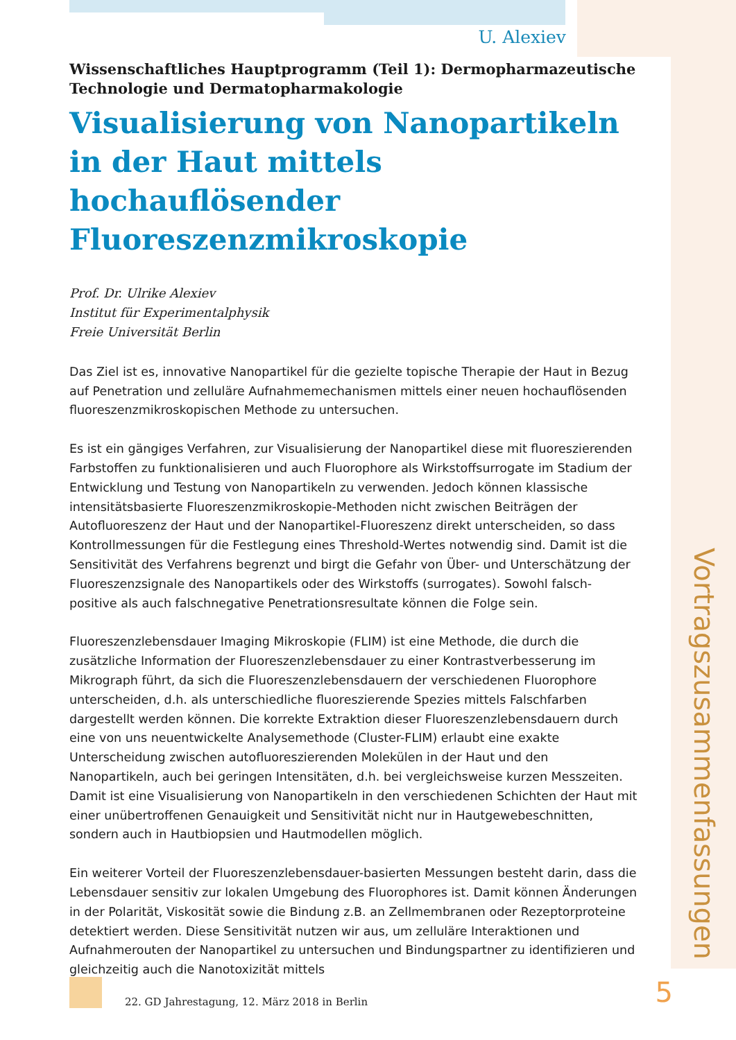U. Alexiev
Wissenschaftliches Hauptprogramm (Teil 1): Dermopharmazeutische Technologie und Dermatopharmakologie
Visualisierung von Nanopartikeln in der Haut mittels hochauflösender Fluoreszenzmikroskopie
Prof. Dr. Ulrike Alexiev
Institut für Experimentalphysik
Freie Universität Berlin
Das Ziel ist es, innovative Nanopartikel für die gezielte topische Therapie der Haut in Bezug auf Penetration und zelluläre Aufnahmemechanismen mittels einer neuen hochauflösenden fluoreszenzmikroskopischen Methode zu untersuchen.
Es ist ein gängiges Verfahren, zur Visualisierung der Nanopartikel diese mit fluoreszierenden Farbstoffen zu funktionalisieren und auch Fluorophore als Wirkstoffsurrogate im Stadium der Entwicklung und Testung von Nanopartikeln zu verwenden. Jedoch können klassische intensitätsbasierte Fluoreszenzmikroskopie-Methoden nicht zwischen Beiträgen der Autofluoreszenz der Haut und der Nanopartikel-Fluoreszenz direkt unterscheiden, so dass Kontrollmessungen für die Festlegung eines Threshold-Wertes notwendig sind. Damit ist die Sensitivität des Verfahrens begrenzt und birgt die Gefahr von Über- und Unterschätzung der Fluoreszenzsignale des Nanopartikels oder des Wirkstoffs (surrogates). Sowohl falsch-positive als auch falschnegative Penetrationsresultate können die Folge sein.
Fluoreszenzlebensdauer Imaging Mikroskopie (FLIM) ist eine Methode, die durch die zusätzliche Information der Fluoreszenzlebensdauer zu einer Kontrastverbesserung im Mikrograph führt, da sich die Fluoreszenzlebensdauern der verschiedenen Fluorophore unterscheiden, d.h. als unterschiedliche fluoreszierende Spezies mittels Falschfarben dargestellt werden können. Die korrekte Extraktion dieser Fluoreszenzlebensdauern durch eine von uns neuentwickelte Analysemethode (Cluster-FLIM) erlaubt eine exakte Unterscheidung zwischen autofluoreszierenden Molekülen in der Haut und den Nanopartikeln, auch bei geringen Intensitäten, d.h. bei vergleichsweise kurzen Messzeiten. Damit ist eine Visualisierung von Nanopartikeln in den verschiedenen Schichten der Haut mit einer unübertroffenen Genauigkeit und Sensitivität nicht nur in Hautgewebeschnitten, sondern auch in Hautbiopsien und Hautmodellen möglich.
Ein weiterer Vorteil der Fluoreszenzlebensdauer-basierten Messungen besteht darin, dass die Lebensdauer sensitiv zur lokalen Umgebung des Fluorophores ist. Damit können Änderungen in der Polarität, Viskosität sowie die Bindung z.B. an Zellmembranen oder Rezeptorproteine detektiert werden. Diese Sensitivität nutzen wir aus, um zelluläre Interaktionen und Aufnahmerouten der Nanopartikel zu untersuchen und Bindungspartner zu identifizieren und gleichzeitig auch die Nanotoxizität mittels
Vortragszusammenfassungen
22. GD Jahrestagung, 12. März 2018 in Berlin
5